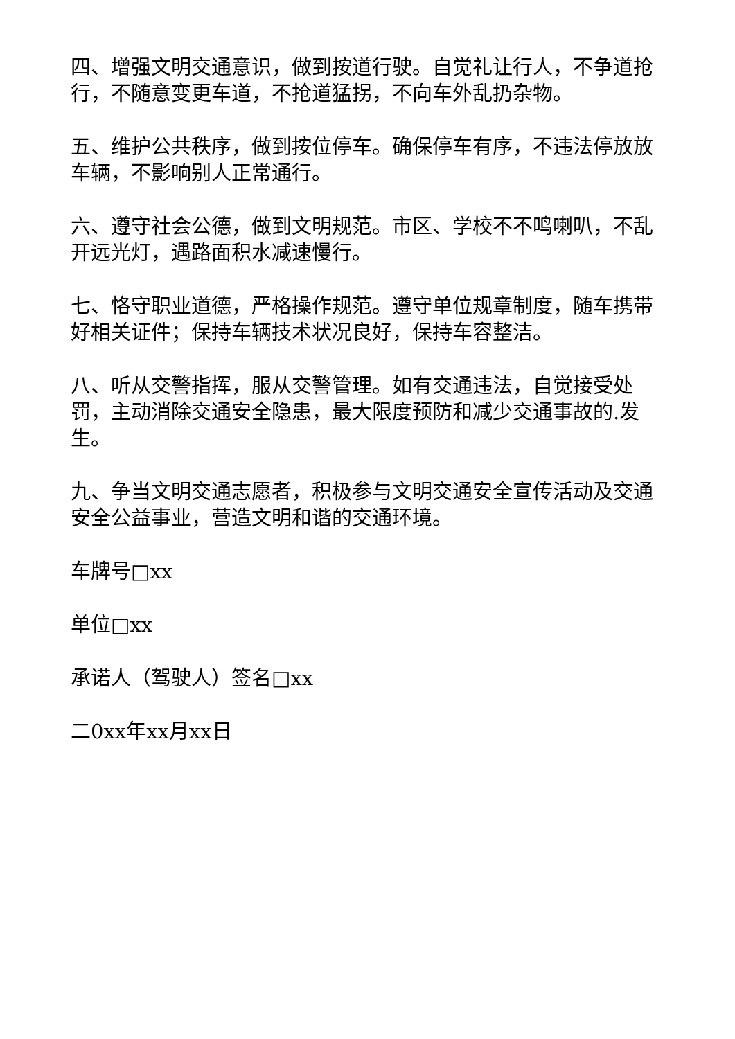四、增强文明交通意识，做到按道行驶。自觉礼让行人，不争道抢行，不随意变更车道，不抢道猛拐，不向车外乱扔杂物。
五、维护公共秩序，做到按位停车。确保停车有序，不违法停放放车辆，不影响别人正常通行。
六、遵守社会公德，做到文明规范。市区、学校不不鸣喇叭，不乱开远光灯，遇路面积水减速慢行。
七、恪守职业道德，严格操作规范。遵守单位规章制度，随车携带好相关证件；保持车辆技术状况良好，保持车容整洁。
八、听从交警指挥，服从交警管理。如有交通违法，自觉接受处罚，主动消除交通安全隐患，最大限度预防和减少交通事故的.发生。
九、争当文明交通志愿者，积极参与文明交通安全宣传活动及交通安全公益事业，营造文明和谐的交通环境。
车牌号□xx
单位□xx
承诺人（驾驶人）签名□xx
二0xx年xx月xx日